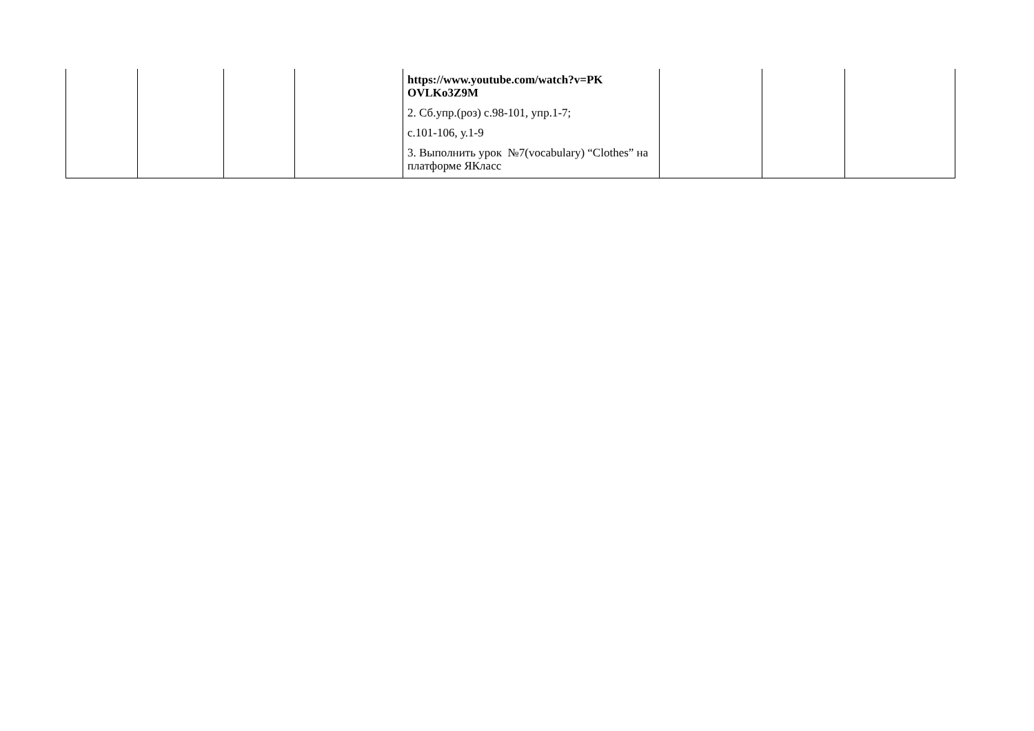| | | | | https://www.youtube.com/watch?v=PK OVLKo3Z9M 2. Сб.упр.(роз) с.98-101, упр.1-7; с.101-106, у.1-9 3. Выполнить урок №7(vocabulary) “Clothes” на платформе ЯКласс | | | |